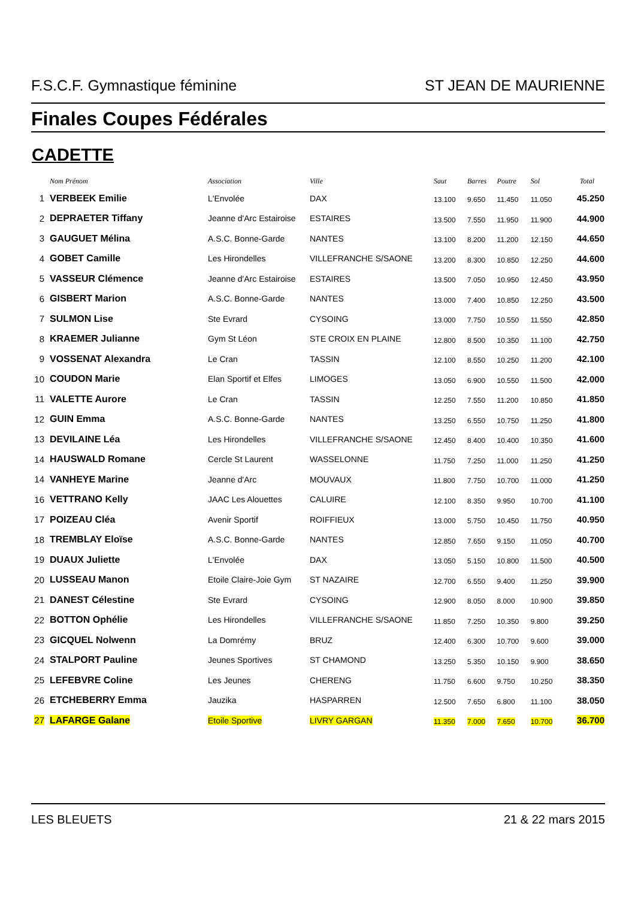F.S.C.F. Gymnastique féminine ST JEAN DE MAURIENNE
Finales Coupes Fédérales
CADETTE
| | Nom Prénom | Association | Ville | Saut | Barres | Poutre | Sol | Total |
| --- | --- | --- | --- | --- | --- | --- | --- | --- |
| 1 | VERBEEK Emilie | L'Envolée | DAX | 13.100 | 9.650 | 11.450 | 11.050 | 45.250 |
| 2 | DEPRAETER Tiffany | Jeanne d'Arc Estairoise | ESTAIRES | 13.500 | 7.550 | 11.950 | 11.900 | 44.900 |
| 3 | GAUGUET Mélina | A.S.C. Bonne-Garde | NANTES | 13.100 | 8.200 | 11.200 | 12.150 | 44.650 |
| 4 | GOBET Camille | Les Hirondelles | VILLEFRANCHE S/SAONE | 13.200 | 8.300 | 10.850 | 12.250 | 44.600 |
| 5 | VASSEUR Clémence | Jeanne d'Arc Estairoise | ESTAIRES | 13.500 | 7.050 | 10.950 | 12.450 | 43.950 |
| 6 | GISBERT Marion | A.S.C. Bonne-Garde | NANTES | 13.000 | 7.400 | 10.850 | 12.250 | 43.500 |
| 7 | SULMON Lise | Ste Evrard | CYSOING | 13.000 | 7.750 | 10.550 | 11.550 | 42.850 |
| 8 | KRAEMER Julianne | Gym St Léon | STE CROIX EN PLAINE | 12.800 | 8.500 | 10.350 | 11.100 | 42.750 |
| 9 | VOSSENAT Alexandra | Le Cran | TASSIN | 12.100 | 8.550 | 10.250 | 11.200 | 42.100 |
| 10 | COUDON Marie | Elan Sportif et Elfes | LIMOGES | 13.050 | 6.900 | 10.550 | 11.500 | 42.000 |
| 11 | VALETTE Aurore | Le Cran | TASSIN | 12.250 | 7.550 | 11.200 | 10.850 | 41.850 |
| 12 | GUIN Emma | A.S.C. Bonne-Garde | NANTES | 13.250 | 6.550 | 10.750 | 11.250 | 41.800 |
| 13 | DEVILAINE Léa | Les Hirondelles | VILLEFRANCHE S/SAONE | 12.450 | 8.400 | 10.400 | 10.350 | 41.600 |
| 14 | HAUSWALD Romane | Cercle St Laurent | WASSELONNE | 11.750 | 7.250 | 11.000 | 11.250 | 41.250 |
| 14 | VANHEYE Marine | Jeanne d'Arc | MOUVAUX | 11.800 | 7.750 | 10.700 | 11.000 | 41.250 |
| 16 | VETTRANO Kelly | JAAC Les Alouettes | CALUIRE | 12.100 | 8.350 | 9.950 | 10.700 | 41.100 |
| 17 | POIZEAU Cléa | Avenir Sportif | ROIFFIEUX | 13.000 | 5.750 | 10.450 | 11.750 | 40.950 |
| 18 | TREMBLAY Eloïse | A.S.C. Bonne-Garde | NANTES | 12.850 | 7.650 | 9.150 | 11.050 | 40.700 |
| 19 | DUAUX Juliette | L'Envolée | DAX | 13.050 | 5.150 | 10.800 | 11.500 | 40.500 |
| 20 | LUSSEAU Manon | Etoile Claire-Joie Gym | ST NAZAIRE | 12.700 | 6.550 | 9.400 | 11.250 | 39.900 |
| 21 | DANEST Célestine | Ste Evrard | CYSOING | 12.900 | 8.050 | 8.000 | 10.900 | 39.850 |
| 22 | BOTTON Ophélie | Les Hirondelles | VILLEFRANCHE S/SAONE | 11.850 | 7.250 | 10.350 | 9.800 | 39.250 |
| 23 | GICQUEL Nolwenn | La Domrémy | BRUZ | 12.400 | 6.300 | 10.700 | 9.600 | 39.000 |
| 24 | STALPORT Pauline | Jeunes Sportives | ST CHAMOND | 13.250 | 5.350 | 10.150 | 9.900 | 38.650 |
| 25 | LEFEBVRE Coline | Les Jeunes | CHERENG | 11.750 | 6.600 | 9.750 | 10.250 | 38.350 |
| 26 | ETCHEBERRY Emma | Jauzika | HASPARREN | 12.500 | 7.650 | 6.800 | 11.100 | 38.050 |
| 27 | LAFARGE Galane | Etoile Sportive | LIVRY GARGAN | 11.350 | 7.000 | 7.650 | 10.700 | 36.700 |
LES BLEUETS 21 & 22 mars 2015